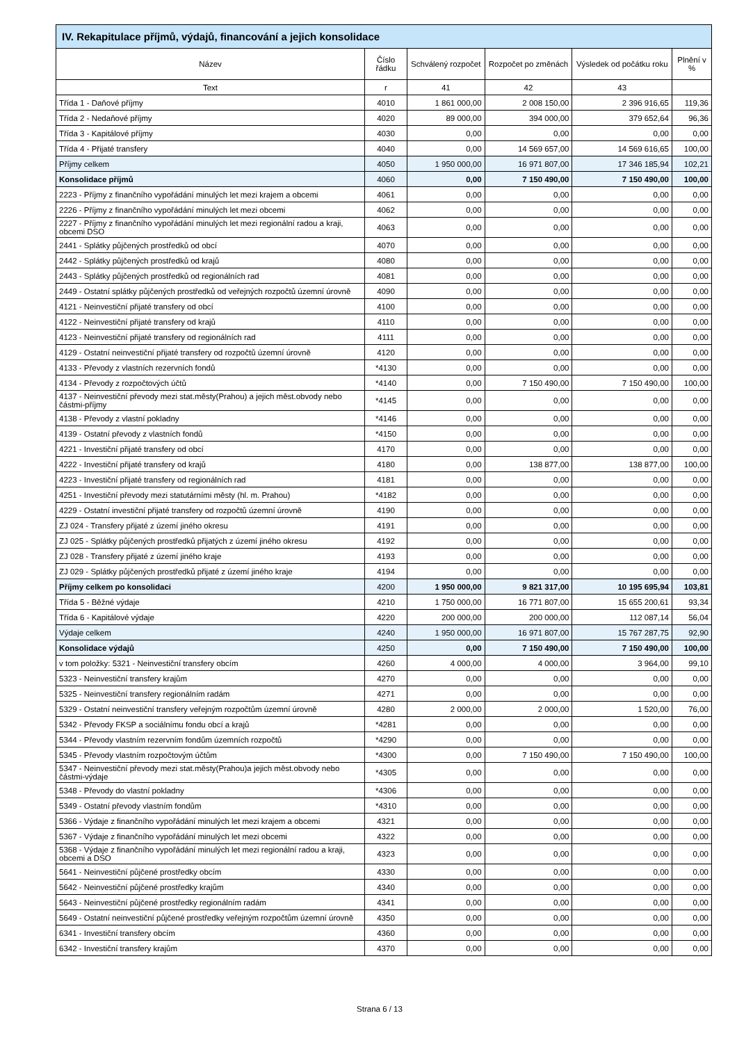| IV. Rekapitulace příjmů, výdajů, financování a jejich konsolidace | | | | | |
| --- | --- | --- | --- | --- | --- |
| Název | Číslo řádku | Schválený rozpočet | Rozpočet po změnách | Výsledek od počátku roku | Plnění v % |
| Text | r | 41 | 42 | 43 | |
| Třída 1 - Daňové příjmy | 4010 | 1 861 000,00 | 2 008 150,00 | 2 396 916,65 | 119,36 |
| Třída 2 - Nedaňové příjmy | 4020 | 89 000,00 | 394 000,00 | 379 652,64 | 96,36 |
| Třída 3 - Kapitálové příjmy | 4030 | 0,00 | 0,00 | 0,00 | 0,00 |
| Třída 4 - Přijaté transfery | 4040 | 0,00 | 14 569 657,00 | 14 569 616,65 | 100,00 |
| Příjmy celkem | 4050 | 1 950 000,00 | 16 971 807,00 | 17 346 185,94 | 102,21 |
| Konsolidace příjmů | 4060 | 0,00 | 7 150 490,00 | 7 150 490,00 | 100,00 |
| 2223 - Příjmy z finančního vypořádání minulých let mezi krajem a obcemi | 4061 | 0,00 | 0,00 | 0,00 | 0,00 |
| 2226 - Příjmy z finančního vypořádání minulých let mezi obcemi | 4062 | 0,00 | 0,00 | 0,00 | 0,00 |
| 2227 - Příjmy z finančního vypořádání minulých let mezi regionální radou a kraji, obcemi DSO | 4063 | 0,00 | 0,00 | 0,00 | 0,00 |
| 2441 - Splátky půjčených prostředků od obcí | 4070 | 0,00 | 0,00 | 0,00 | 0,00 |
| 2442 - Splátky půjčených prostředků od krajů | 4080 | 0,00 | 0,00 | 0,00 | 0,00 |
| 2443 - Splátky půjčených prostředků od regionálních rad | 4081 | 0,00 | 0,00 | 0,00 | 0,00 |
| 2449 - Ostatní splátky půjčených prostředků od veřejných rozpočtů územní úrovně | 4090 | 0,00 | 0,00 | 0,00 | 0,00 |
| 4121 - Neinvestiční přijaté transfery od obcí | 4100 | 0,00 | 0,00 | 0,00 | 0,00 |
| 4122 - Neinvestiční přijaté transfery od krajů | 4110 | 0,00 | 0,00 | 0,00 | 0,00 |
| 4123 - Neinvestiční přijaté transfery od regionálních rad | 4111 | 0,00 | 0,00 | 0,00 | 0,00 |
| 4129 - Ostatní neinvestiční přijaté transfery od rozpočtů územní úrovně | 4120 | 0,00 | 0,00 | 0,00 | 0,00 |
| 4133 - Převody z vlastních rezervních fondů | *4130 | 0,00 | 0,00 | 0,00 | 0,00 |
| 4134 - Převody z rozpočtových účtů | *4140 | 0,00 | 7 150 490,00 | 7 150 490,00 | 100,00 |
| 4137 - Neinvestiční převody mezi stat.městy(Prahou) a jejich měst.obvody nebo částmi-příjmy | *4145 | 0,00 | 0,00 | 0,00 | 0,00 |
| 4138 - Převody z vlastní pokladny | *4146 | 0,00 | 0,00 | 0,00 | 0,00 |
| 4139 - Ostatní převody z vlastních fondů | *4150 | 0,00 | 0,00 | 0,00 | 0,00 |
| 4221 - Investiční přijaté transfery od obcí | 4170 | 0,00 | 0,00 | 0,00 | 0,00 |
| 4222 - Investiční přijaté transfery od krajů | 4180 | 0,00 | 138 877,00 | 138 877,00 | 100,00 |
| 4223 - Investiční přijaté transfery od regionálních rad | 4181 | 0,00 | 0,00 | 0,00 | 0,00 |
| 4251 - Investiční převody mezi statutárními městy (hl. m. Prahou) | *4182 | 0,00 | 0,00 | 0,00 | 0,00 |
| 4229 - Ostatní investiční přijaté transfery od rozpočtů územní úrovně | 4190 | 0,00 | 0,00 | 0,00 | 0,00 |
| ZJ 024 - Transfery přijaté z území jiného okresu | 4191 | 0,00 | 0,00 | 0,00 | 0,00 |
| ZJ 025 - Splátky půjčených prostředků přijatých z území jiného okresu | 4192 | 0,00 | 0,00 | 0,00 | 0,00 |
| ZJ 028 - Transfery přijaté z území jiného kraje | 4193 | 0,00 | 0,00 | 0,00 | 0,00 |
| ZJ 029 - Splátky půjčených prostředků přijaté z území jiného kraje | 4194 | 0,00 | 0,00 | 0,00 | 0,00 |
| Příjmy celkem po konsolidaci | 4200 | 1 950 000,00 | 9 821 317,00 | 10 195 695,94 | 103,81 |
| Třída 5 - Běžné výdaje | 4210 | 1 750 000,00 | 16 771 807,00 | 15 655 200,61 | 93,34 |
| Třída 6 - Kapitálové výdaje | 4220 | 200 000,00 | 200 000,00 | 112 087,14 | 56,04 |
| Výdaje celkem | 4240 | 1 950 000,00 | 16 971 807,00 | 15 767 287,75 | 92,90 |
| Konsolidace výdajů | 4250 | 0,00 | 7 150 490,00 | 7 150 490,00 | 100,00 |
| v tom položky: 5321 - Neinvestiční transfery obcím | 4260 | 4 000,00 | 4 000,00 | 3 964,00 | 99,10 |
| 5323 - Neinvestiční transfery krajům | 4270 | 0,00 | 0,00 | 0,00 | 0,00 |
| 5325 - Neinvestiční transfery regionálním radám | 4271 | 0,00 | 0,00 | 0,00 | 0,00 |
| 5329 - Ostatní neinvestiční transfery veřejným rozpočtům územní úrovně | 4280 | 2 000,00 | 2 000,00 | 1 520,00 | 76,00 |
| 5342 - Převody FKSP a sociálnímu fondu obcí a krajů | *4281 | 0,00 | 0,00 | 0,00 | 0,00 |
| 5344 - Převody vlastním rezervním fondům územních rozpočtů | *4290 | 0,00 | 0,00 | 0,00 | 0,00 |
| 5345 - Převody vlastním rozpočtovým účtům | *4300 | 0,00 | 7 150 490,00 | 7 150 490,00 | 100,00 |
| 5347 - Neinvestiční převody mezi stat.městy(Prahou)a jejich měst.obvody nebo částmi-výdaje | *4305 | 0,00 | 0,00 | 0,00 | 0,00 |
| 5348 - Převody do vlastní pokladny | *4306 | 0,00 | 0,00 | 0,00 | 0,00 |
| 5349 - Ostatní převody vlastním fondům | *4310 | 0,00 | 0,00 | 0,00 | 0,00 |
| 5366 - Výdaje z finančního vypořádání minulých let mezi krajem a obcemi | 4321 | 0,00 | 0,00 | 0,00 | 0,00 |
| 5367 - Výdaje z finančního vypořádání minulých let mezi obcemi | 4322 | 0,00 | 0,00 | 0,00 | 0,00 |
| 5368 - Výdaje z finančního vypořádání minulých let mezi regionální radou a kraji, obcemi a DSO | 4323 | 0,00 | 0,00 | 0,00 | 0,00 |
| 5641 - Neinvestiční půjčené prostředky obcím | 4330 | 0,00 | 0,00 | 0,00 | 0,00 |
| 5642 - Neinvestiční půjčené prostředky krajům | 4340 | 0,00 | 0,00 | 0,00 | 0,00 |
| 5643 - Neinvestiční půjčené prostředky regionálním radám | 4341 | 0,00 | 0,00 | 0,00 | 0,00 |
| 5649 - Ostatní neinvestiční půjčené prostředky veřejným rozpočtům územní úrovně | 4350 | 0,00 | 0,00 | 0,00 | 0,00 |
| 6341 - Investiční transfery obcím | 4360 | 0,00 | 0,00 | 0,00 | 0,00 |
| 6342 - Investiční transfery krajům | 4370 | 0,00 | 0,00 | 0,00 | 0,00 |
Strana 6 / 13